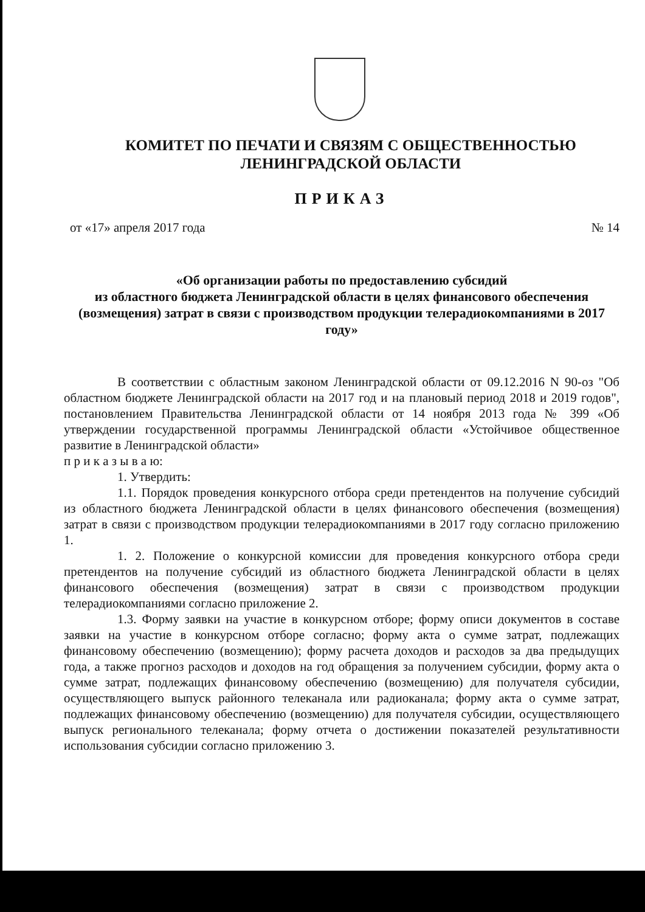КОМИТЕТ ПО ПЕЧАТИ И СВЯЗЯМ С ОБЩЕСТВЕННОСТЬЮ
ЛЕНИНГРАДСКОЙ ОБЛАСТИ
ПРИКАЗ
от «17» апреля 2017 года № 14
«Об организации работы по предоставлению субсидий
из областного бюджета Ленинградской области в целях финансового обеспечения (возмещения) затрат в связи с производством продукции телерадиокомпаниями в 2017 году»
В соответствии с областным законом Ленинградской области от 09.12.2016 N 90-оз "Об областном бюджете Ленинградской области на 2017 год и на плановый период 2018 и 2019 годов", постановлением Правительства Ленинградской области от 14 ноября 2013 года № 399 «Об утверждении государственной программы Ленинградской области «Устойчивое общественное развитие в Ленинградской области»
п р и к а з ы в а ю:
1. Утвердить:
1.1. Порядок проведения конкурсного отбора среди претендентов на получение субсидий из областного бюджета Ленинградской области в целях финансового обеспечения (возмещения) затрат в связи с производством продукции телерадиокомпаниями в 2017 году согласно приложению 1.
1. 2. Положение о конкурсной комиссии для проведения конкурсного отбора среди претендентов на получение субсидий из областного бюджета Ленинградской области в целях финансового обеспечения (возмещения) затрат в связи с производством продукции телерадиокомпаниями согласно приложение 2.
1.3. Форму заявки на участие в конкурсном отборе; форму описи документов в составе заявки на участие в конкурсном отборе согласно; форму акта о сумме затрат, подлежащих финансовому обеспечению (возмещению); форму расчета доходов и расходов за два предыдущих года, а также прогноз расходов и доходов на год обращения за получением субсидии, форму акта о сумме затрат, подлежащих финансовому обеспечению (возмещению) для получателя субсидии, осуществляющего выпуск районного телеканала или радиоканала; форму акта о сумме затрат, подлежащих финансовому обеспечению (возмещению) для получателя субсидии, осуществляющего выпуск регионального телеканала; форму отчета о достижении показателей результативности использования субсидии согласно приложению 3.